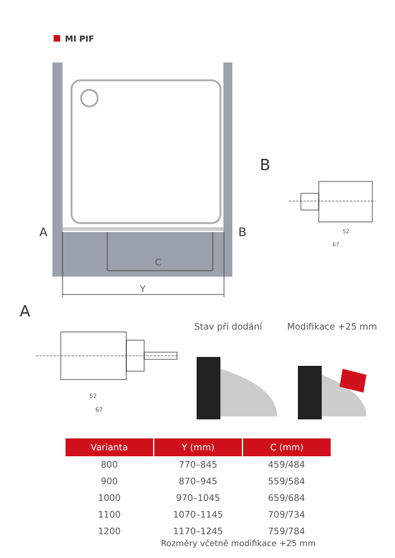MI PIF
A B
C
Y
B
52
67
A
52
67
Stav při dodání Modifikace +25 mm
| Varianta | Y (mm) | C (mm) |
| --- | --- | --- |
| 800 | 770–845 | 459/484 |
| 900 | 870–945 | 559/584 |
| 1000 | 970–1045 | 659/684 |
| 1100 | 1070–1145 | 709/734 |
| 1200 | 1170–1245 | 759/784 |
Rozměry včetně modifikace +25 mm